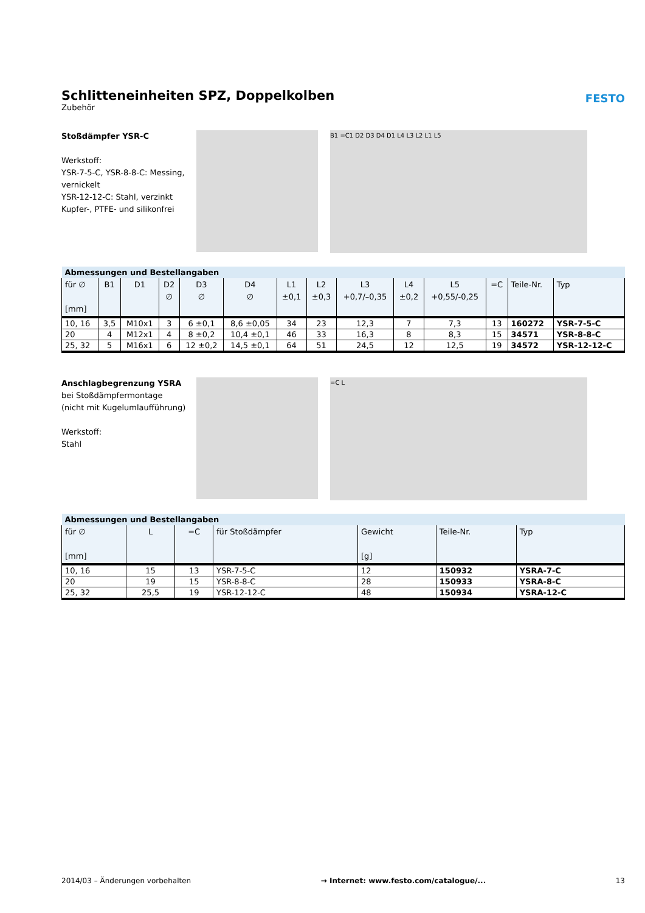Schlitteneinheiten SPZ, Doppelkolben
Zubehör
FESTO
Stoßdämpfer YSR-C
Werkstoff:
YSR-7-5-C, YSR-8-8-C: Messing, vernickelt
YSR-12-12-C: Stahl, verzinkt
Kupfer-, PTFE- und silikonfrei
B1 =C1 D2 D3 D4 D1 L4 L3 L2 L1 L5
| Abmessungen und Bestellangaben | | | | | | | | | | | | | |
| --- | --- | --- | --- | --- | --- | --- | --- | --- | --- | --- | --- | --- | --- |
| für ∅ [mm] | B1 | D1 | D2 ∅ | D3 ∅ | D4 ∅ | L1 ±0,1 | L2 ±0,3 | L3 +0,7/–0,35 | L4 ±0,2 | L5 +0,55/-0,25 | =C | Teile-Nr. | Typ |
| 10, 16 | 3,5 | M10x1 | 3 | 6 ±0,1 | 8,6 ±0,05 | 34 | 23 | 12,3 | 7 | 7,3 | 13 | 160272 | YSR-7-5-C |
| 20 | 4 | M12x1 | 4 | 8 ±0,2 | 10,4 ±0,1 | 46 | 33 | 16,3 | 8 | 8,3 | 15 | 34571 | YSR-8-8-C |
| 25, 32 | 5 | M16x1 | 6 | 12 ±0,2 | 14,5 ±0,1 | 64 | 51 | 24,5 | 12 | 12,5 | 19 | 34572 | YSR-12-12-C |
Anschlagbegrenzung YSRA
bei Stoßdämpfermontage
(nicht mit Kugelumlaufführung)
Werkstoff:
Stahl
=C L
| Abmessungen und Bestellangaben | | | | | | |
| --- | --- | --- | --- | --- | --- | --- |
| für ∅ [mm] | L | =C | für Stoßdämpfer | Gewicht [g] | Teile-Nr. | Typ |
| 10, 16 | 15 | 13 | YSR-7-5-C | 12 | 150932 | YSRA-7-C |
| 20 | 19 | 15 | YSR-8-8-C | 28 | 150933 | YSRA-8-C |
| 25, 32 | 25,5 | 19 | YSR-12-12-C | 48 | 150934 | YSRA-12-C |
2014/03 – Änderungen vorbehalten → Internet: www.festo.com/catalogue/... 13